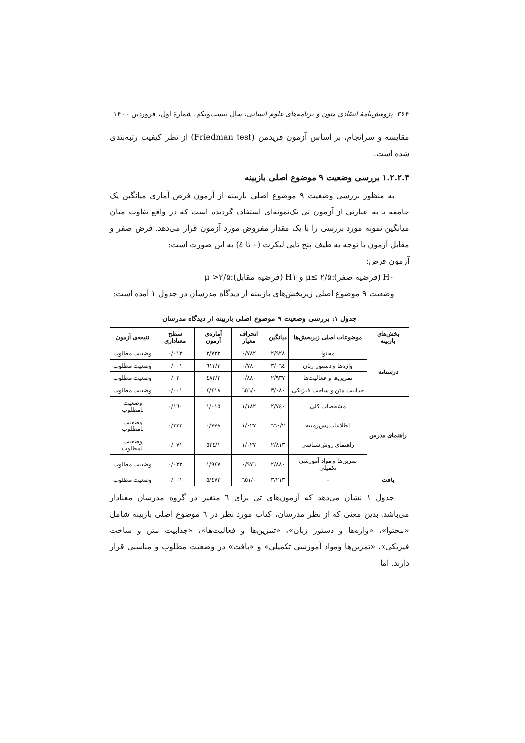۳۶۴ پژوهش‌نامهٔ انتقادی متون و برنامه‌های علوم انسانی، سال بیست‌ویکم، شمارهٔ اول، فروردین ۱۴۰۰
مقایسه و سرانجام، بر اساس آزمون فریدمن (Friedman test) از نظر کیفیت رتبه‌بندی شده است.
۱.۲.۲.۴ بررسی وضعیت ۹ موضوع اصلی بازبینه
به منظور بررسی وضعیت ۹ موضوع اصلی بازبینه از آزمون فرض آماری میانگین یک جامعه یا به عبارتی از آزمون تی تک‌نمونه‌ای استفاده گردیده است که در واقع تفاوت میان میانگین نمونه مورد بررسی را با یک مقدار مفروض مورد آزمون قرار می‌دهد. فرض صفر و مقابل آزمون با توجه به طیف پنج تایی لیکرت (۰ تا ٤) به این صورت است:
آزمون فرض:
H۰ (فرضیه صفر):۲/۵ ≥μ و H۱ (فرضیه مقابل):۲/۵< μ
وضعیت ۹ موضوع اصلی زیربخش‌های بازبینه از دیدگاه مدرسان در جدول ۱ آمده است:
جدول ۱: بررسی وضعیت ۹ موضوع اصلی بازبینه از دیدگاه مدرسان
| بخش‌های بازبینه | موضوعات اصلی زیربخش‌ها | میانگین | انحراف معیار | آماره‌ی آزمون | سطح معناداری | نتیجه‌ی آزمون |
| --- | --- | --- | --- | --- | --- | --- |
| درسنامه | محتوا | ۲/۹۲۸ | ۰/۷۸۲ | ۲/۷۳۳ | ۰/۰۱۲ | وضعیت مطلوب |
| | واژه‌ها و دستور زبان | ۳/۰٦٤ | ۰/۷۸۰ | ۳/٦۱۳ | ۰/۰۰۱ | وضعیت مطلوب |
| | تمرین‌ها و فعالیت‌ها | ۲/۹۳۷ | ۰/۸۸۰ | ۲/٤۸۲ | ۰/۰۲۰ | وضعیت مطلوب |
| | جذابیت متن و ساخت فیزیکی | ۳/۰۸۰ | ۰/٦٥٦ | ٤/٤۱۸ | ۰/۰۰۱ | وضعیت مطلوب |
| راهنمای مدرس | مشخصات کلی | ۲/۷٤۰ | ۱/۱۸۲ | ۱/۰۱٥ | ۰/۱٦۰ | وضعیت نامطلوب |
| | اطلاعات پس‌زمینه | ۲/٦٦۰ | ۱/۰۲۷ | ۰/۷۷۸ | ۰/۲۲۲ | وضعیت نامطلوب |
| | راهنمای روش‌شناسی | ۲/۸۱۳ | ۱/۰۲۷ | ۱/٥۲٤ | ۰/۰۷۱ | وضعیت نامطلوب |
| | تمرین‌ها و مواد آموزشی تکمیلی | ۲/۸۸۰ | ۰/۹۷٦ | ۱/۹٤۷ | ۰/۰۳۲ | وضعیت مطلوب |
| بافت | - | ۳/۲۱۳ | ۰/٦٥۱ | ٥/٤۷۲ | ۰/۰۰۱ | وضعیت مطلوب |
جدول ۱ نشان می‌دهد که آزمون‌های تی برای ٦ متغیر در گروه مدرسان معنادار می‌باشد. بدین معنی که از نظر مدرسان، کتاب مورد نظر در ٦ موضوع اصلی بازبینه شامل «محتوا»، «واژه‌ها و دستور زبان»، «تمرین‌ها و فعالیت‌ها»، «جذابیت متن و ساخت فیزیکی»، «تمرین‌ها ومواد آموزشی تکمیلی» و «بافت» در وضعیت مطلوب و مناسبی قرار دارند. اما